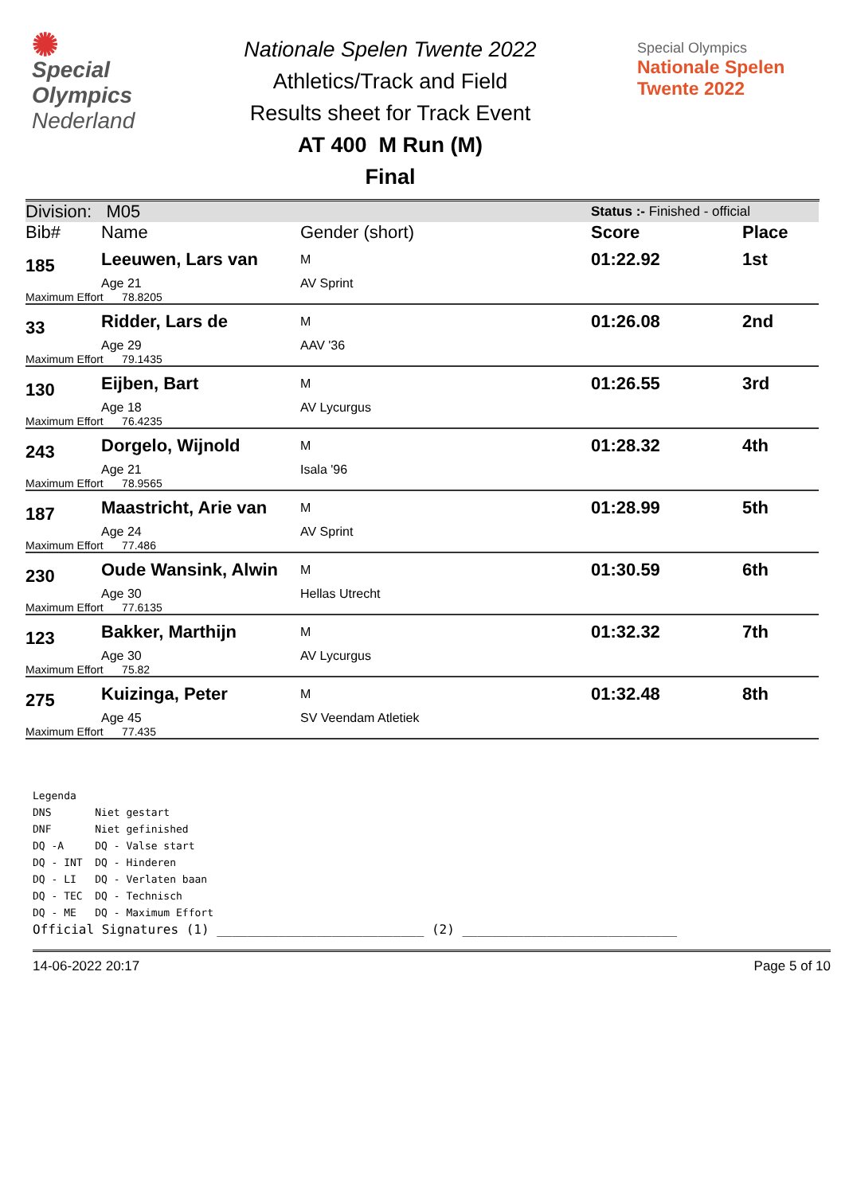✺
Special
Olympics
Nederland
Nationale Spelen Twente 2022
Athletics/Track and Field
Results sheet for Track Event
AT 400 M Run (M)
Final
Special Olympics
Nationale Spelen
Twente 2022
| Division: M05 | | | Status :- Finished - official | |
| Bib# | Name | Gender (short) | Score | Place |
| 185 | Leeuwen, Lars van | M | 01:22.92 | 1st |
| | Age 21 | AV Sprint | | |
| Maximum Effort 78.8205 | | | | |
| 33 | Ridder, Lars de | M | 01:26.08 | 2nd |
| | Age 29 | AAV '36 | | |
| Maximum Effort 79.1435 | | | | |
| 130 | Eijben, Bart | M | 01:26.55 | 3rd |
| | Age 18 | AV Lycurgus | | |
| Maximum Effort 76.4235 | | | | |
| 243 | Dorgelo, Wijnold | M | 01:28.32 | 4th |
| | Age 21 | Isala '96 | | |
| Maximum Effort 78.9565 | | | | |
| 187 | Maastricht, Arie van | M | 01:28.99 | 5th |
| | Age 24 | AV Sprint | | |
| Maximum Effort 77.486 | | | | |
| 230 | Oude Wansink, Alwin | M | 01:30.59 | 6th |
| | Age 30 | Hellas Utrecht | | |
| Maximum Effort 77.6135 | | | | |
| 123 | Bakker, Marthijn | M | 01:32.32 | 7th |
| | Age 30 | AV Lycurgus | | |
| Maximum Effort 75.82 | | | | |
| 275 | Kuizinga, Peter | M | 01:32.48 | 8th |
| | Age 45 | SV Veendam Atletiek | | |
| Maximum Effort 77.435 | | | | |
Legenda
DNS Niet gestart
DNF Niet gefinished
DQ -A DQ - Valse start
DQ - INT DQ - Hinderen
DQ - LI DQ - Verlaten baan
DQ - TEC DQ - Technisch
DQ - ME DQ - Maximum Effort
Official Signatures (1) ___________________________ (2) ____________________________
14-06-2022 20:17 Page 5 of 10